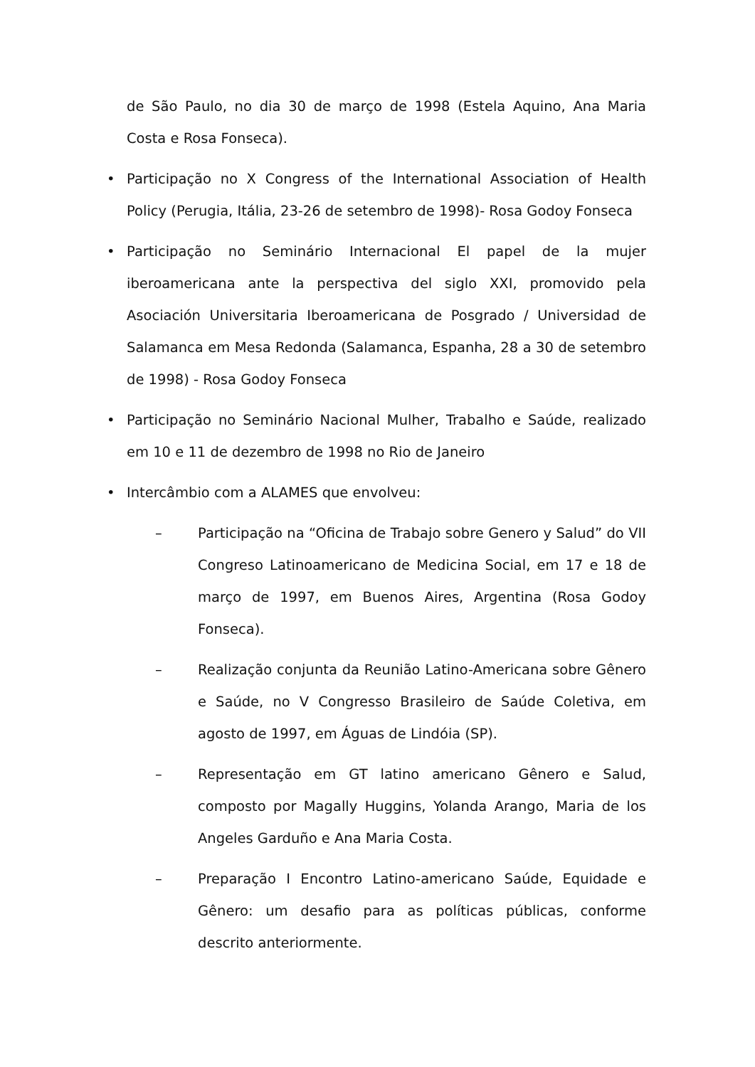de São Paulo, no dia 30 de março de 1998 (Estela Aquino, Ana Maria Costa e Rosa Fonseca).
• Participação no X Congress of the International Association of Health Policy (Perugia, Itália, 23-26 de setembro de 1998)- Rosa Godoy Fonseca
• Participação no Seminário Internacional El papel de la mujer iberoamericana ante la perspectiva del siglo XXI, promovido pela Asociación Universitaria Iberoamericana de Posgrado / Universidad de Salamanca em Mesa Redonda (Salamanca, Espanha, 28 a 30 de setembro de 1998) - Rosa Godoy Fonseca
• Participação no Seminário Nacional Mulher, Trabalho e Saúde, realizado em 10 e 11 de dezembro de 1998 no Rio de Janeiro
• Intercâmbio com a ALAMES que envolveu:
– Participação na “Oficina de Trabajo sobre Genero y Salud” do VII Congreso Latinoamericano de Medicina Social, em 17 e 18 de março de 1997, em Buenos Aires, Argentina (Rosa Godoy Fonseca).
– Realização conjunta da Reunião Latino-Americana sobre Gênero e Saúde, no V Congresso Brasileiro de Saúde Coletiva, em agosto de 1997, em Águas de Lindóia (SP).
– Representação em GT latino americano Gênero e Salud, composto por Magally Huggins, Yolanda Arango, Maria de los Angeles Garduño e Ana Maria Costa.
– Preparação I Encontro Latino-americano Saúde, Equidade e Gênero: um desafio para as políticas públicas, conforme descrito anteriormente.